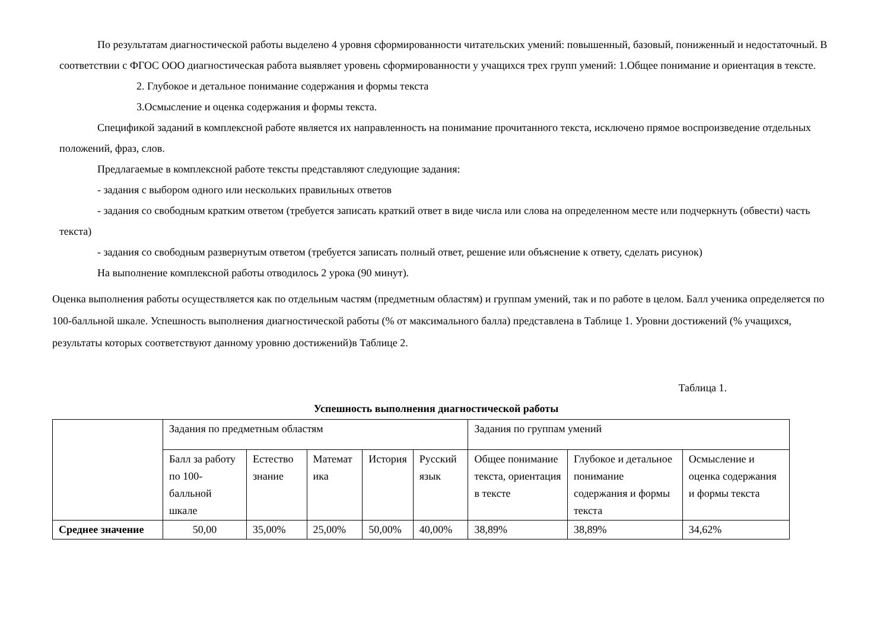По результатам диагностической работы выделено 4 уровня сформированности читательских умений: повышенный, базовый, пониженный и недостаточный. В соответствии с ФГОС ООО диагностическая работа выявляет уровень сформированности у учащихся трех групп умений: 1.Общее понимание и ориентация в тексте.
2. Глубокое и детальное понимание содержания и формы текста
3.Осмысление и оценка содержания и формы текста.
Спецификой заданий в комплексной работе является их направленность на понимание прочитанного текста, исключено прямое воспроизведение отдельных положений, фраз, слов.
Предлагаемые в комплексной работе тексты представляют следующие задания:
- задания с выбором одного или нескольких правильных ответов
- задания со свободным кратким ответом (требуется записать краткий ответ в виде числа или слова на определенном месте или подчеркнуть (обвести) часть текста)
- задания со свободным развернутым ответом (требуется записать полный ответ, решение или объяснение к ответу, сделать рисунок)
На выполнение комплексной работы отводилось 2 урока (90 минут).
Оценка выполнения работы осуществляется как по отдельным частям (предметным областям) и группам умений, так и по работе в целом. Балл ученика определяется по 100-балльной шкале. Успешность выполнения диагностической работы (% от максимального балла) представлена в Таблице 1. Уровни достижений (% учащихся, результаты которых соответствуют данному уровню достижений)в Таблице 2.
Таблица 1.
Успешность выполнения диагностической работы
| | Задания по предметным областям | | | | | Задания по группам умений | | |
| | Балл за работу по 100-балльной шкале | Естество знание | Математ ика | История | Русский язык | Общее понимание текста, ориентация в тексте | Глубокое и детальное понимание содержания и формы текста | Осмысление и оценка содержания и формы текста |
| Среднее значение | 50,00 | 35,00% | 25,00% | 50,00% | 40,00% | 38,89% | 38,89% | 34,62% |